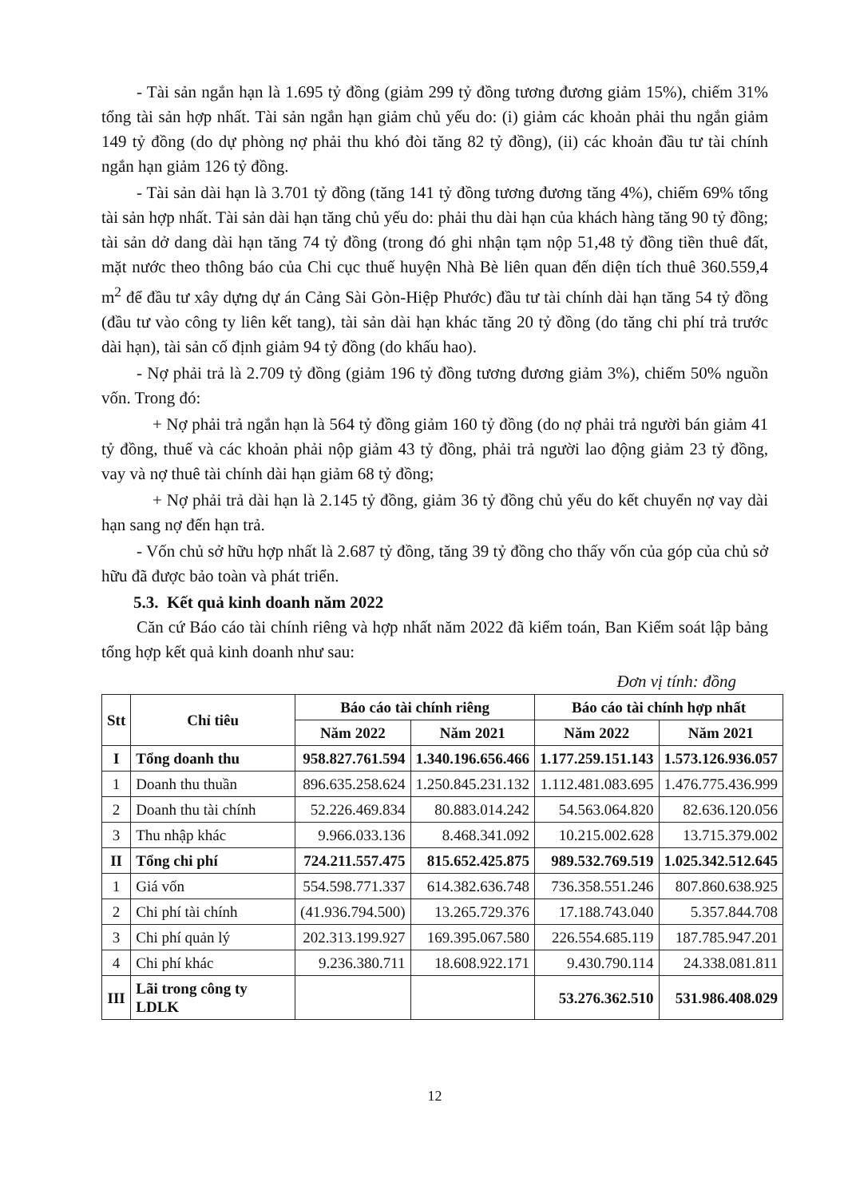- Tài sản ngắn hạn là 1.695 tỷ đồng (giảm 299 tỷ đồng tương đương giảm 15%), chiếm 31% tổng tài sản hợp nhất. Tài sản ngắn hạn giảm chủ yếu do: (i) giảm các khoản phải thu ngắn giảm 149 tỷ đồng (do dự phòng nợ phải thu khó đòi tăng 82 tỷ đồng), (ii) các khoản đầu tư tài chính ngắn hạn giảm 126 tỷ đồng.
- Tài sản dài hạn là 3.701 tỷ đồng (tăng 141 tỷ đồng tương đương tăng 4%), chiếm 69% tổng tài sản hợp nhất. Tài sản dài hạn tăng chủ yếu do: phải thu dài hạn của khách hàng tăng 90 tỷ đồng; tài sản dở dang dài hạn tăng 74 tỷ đồng (trong đó ghi nhận tạm nộp 51,48 tỷ đồng tiền thuê đất, mặt nước theo thông báo của Chi cục thuế huyện Nhà Bè liên quan đến diện tích thuê 360.559,4 m<sup>2</sup> để đầu tư xây dựng dự án Cảng Sài Gòn-Hiệp Phước) đầu tư tài chính dài hạn tăng 54 tỷ đồng (đầu tư vào công ty liên kết tang), tài sản dài hạn khác tăng 20 tỷ đồng (do tăng chi phí trả trước dài hạn), tài sản cố định giảm 94 tỷ đồng (do khấu hao).
- Nợ phải trả là 2.709 tỷ đồng (giảm 196 tỷ đồng tương đương giảm 3%), chiếm 50% nguồn vốn. Trong đó:
+ Nợ phải trả ngắn hạn là 564 tỷ đồng giảm 160 tỷ đồng (do nợ phải trả người bán giảm 41 tỷ đồng, thuế và các khoản phải nộp giảm 43 tỷ đồng, phải trả người lao động giảm 23 tỷ đồng, vay và nợ thuê tài chính dài hạn giảm 68 tỷ đồng;
+ Nợ phải trả dài hạn là 2.145 tỷ đồng, giảm 36 tỷ đồng chủ yếu do kết chuyển nợ vay dài hạn sang nợ đến hạn trả.
- Vốn chủ sở hữu hợp nhất là 2.687 tỷ đồng, tăng 39 tỷ đồng cho thấy vốn của góp của chủ sở hữu đã được bảo toàn và phát triển.
5.3. Kết quả kinh doanh năm 2022
Căn cứ Báo cáo tài chính riêng và hợp nhất năm 2022 đã kiểm toán, Ban Kiểm soát lập bảng tổng hợp kết quả kinh doanh như sau:
Đơn vị tính: đồng
| Stt | Chỉ tiêu | Báo cáo tài chính riêng | | Báo cáo tài chính hợp nhất | |
| --- | --- | --- | --- | --- | --- |
| | | Năm 2022 | Năm 2021 | Năm 2022 | Năm 2021 |
| I | Tổng doanh thu | 958.827.761.594 | 1.340.196.656.466 | 1.177.259.151.143 | 1.573.126.936.057 |
| 1 | Doanh thu thuần | 896.635.258.624 | 1.250.845.231.132 | 1.112.481.083.695 | 1.476.775.436.999 |
| 2 | Doanh thu tài chính | 52.226.469.834 | 80.883.014.242 | 54.563.064.820 | 82.636.120.056 |
| 3 | Thu nhập khác | 9.966.033.136 | 8.468.341.092 | 10.215.002.628 | 13.715.379.002 |
| II | Tổng chi phí | 724.211.557.475 | 815.652.425.875 | 989.532.769.519 | 1.025.342.512.645 |
| 1 | Giá vốn | 554.598.771.337 | 614.382.636.748 | 736.358.551.246 | 807.860.638.925 |
| 2 | Chi phí tài chính | (41.936.794.500) | 13.265.729.376 | 17.188.743.040 | 5.357.844.708 |
| 3 | Chi phí quản lý | 202.313.199.927 | 169.395.067.580 | 226.554.685.119 | 187.785.947.201 |
| 4 | Chi phí khác | 9.236.380.711 | 18.608.922.171 | 9.430.790.114 | 24.338.081.811 |
| III | Lãi trong công ty LDLK | | | 53.276.362.510 | 531.986.408.029 |
12